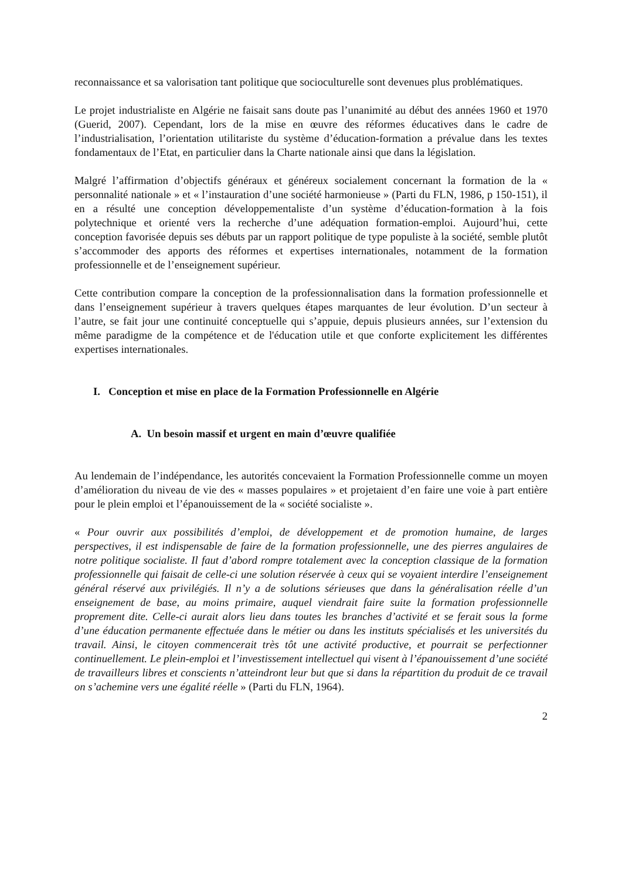reconnaissance et sa valorisation tant politique que socioculturelle sont devenues plus problématiques.
Le projet industrialiste en Algérie ne faisait sans doute pas l’unanimité au début des années 1960 et 1970 (Guerid, 2007). Cependant, lors de la mise en œuvre des réformes éducatives dans le cadre de l’industrialisation, l’orientation utilitariste du système d’éducation-formation a prévalue dans les textes fondamentaux de l’Etat, en particulier dans la Charte nationale ainsi que dans la législation.
Malgré l’affirmation d’objectifs généraux et généreux socialement concernant la formation de la « personnalité nationale » et « l’instauration d’une société harmonieuse » (Parti du FLN, 1986, p 150-151), il en a résulté une conception développementaliste d’un système d’éducation-formation à la fois polytechnique et orienté vers la recherche d’une adéquation formation-emploi. Aujourd’hui, cette conception favorisée depuis ses débuts par un rapport politique de type populiste à la société, semble plutôt s’accommoder des apports des réformes et expertises internationales, notamment de la formation professionnelle et de l’enseignement supérieur.
Cette contribution compare la conception de la professionnalisation dans la formation professionnelle et dans l’enseignement supérieur à travers quelques étapes marquantes de leur évolution. D’un secteur à l’autre, se fait jour une continuité conceptuelle qui s’appuie, depuis plusieurs années, sur l’extension du même paradigme de la compétence et de l'éducation utile et que conforte explicitement les différentes expertises internationales.
I. Conception et mise en place de la Formation Professionnelle en Algérie
A. Un besoin massif et urgent en main d’œuvre qualifiée
Au lendemain de l’indépendance, les autorités concevaient la Formation Professionnelle comme un moyen d’amélioration du niveau de vie des « masses populaires » et projetaient d’en faire une voie à part entière pour le plein emploi et l’épanouissement de la « société socialiste ».
« Pour ouvrir aux possibilités d’emploi, de développement et de promotion humaine, de larges perspectives, il est indispensable de faire de la formation professionnelle, une des pierres angulaires de notre politique socialiste. Il faut d’abord rompre totalement avec la conception classique de la formation professionnelle qui faisait de celle-ci une solution réservée à ceux qui se voyaient interdire l’enseignement général réservé aux privilégiés. Il n’y a de solutions sérieuses que dans la généralisation réelle d’un enseignement de base, au moins primaire, auquel viendrait faire suite la formation professionnelle proprement dite. Celle-ci aurait alors lieu dans toutes les branches d’activité et se ferait sous la forme d’une éducation permanente effectuée dans le métier ou dans les instituts spécialisés et les universités du travail. Ainsi, le citoyen commencerait très tôt une activité productive, et pourrait se perfectionner continuellement. Le plein-emploi et l’investissement intellectuel qui visent à l’épanouissement d’une société de travailleurs libres et conscients n’atteindront leur but que si dans la répartition du produit de ce travail on s’achemine vers une égalité réelle » (Parti du FLN, 1964).
2